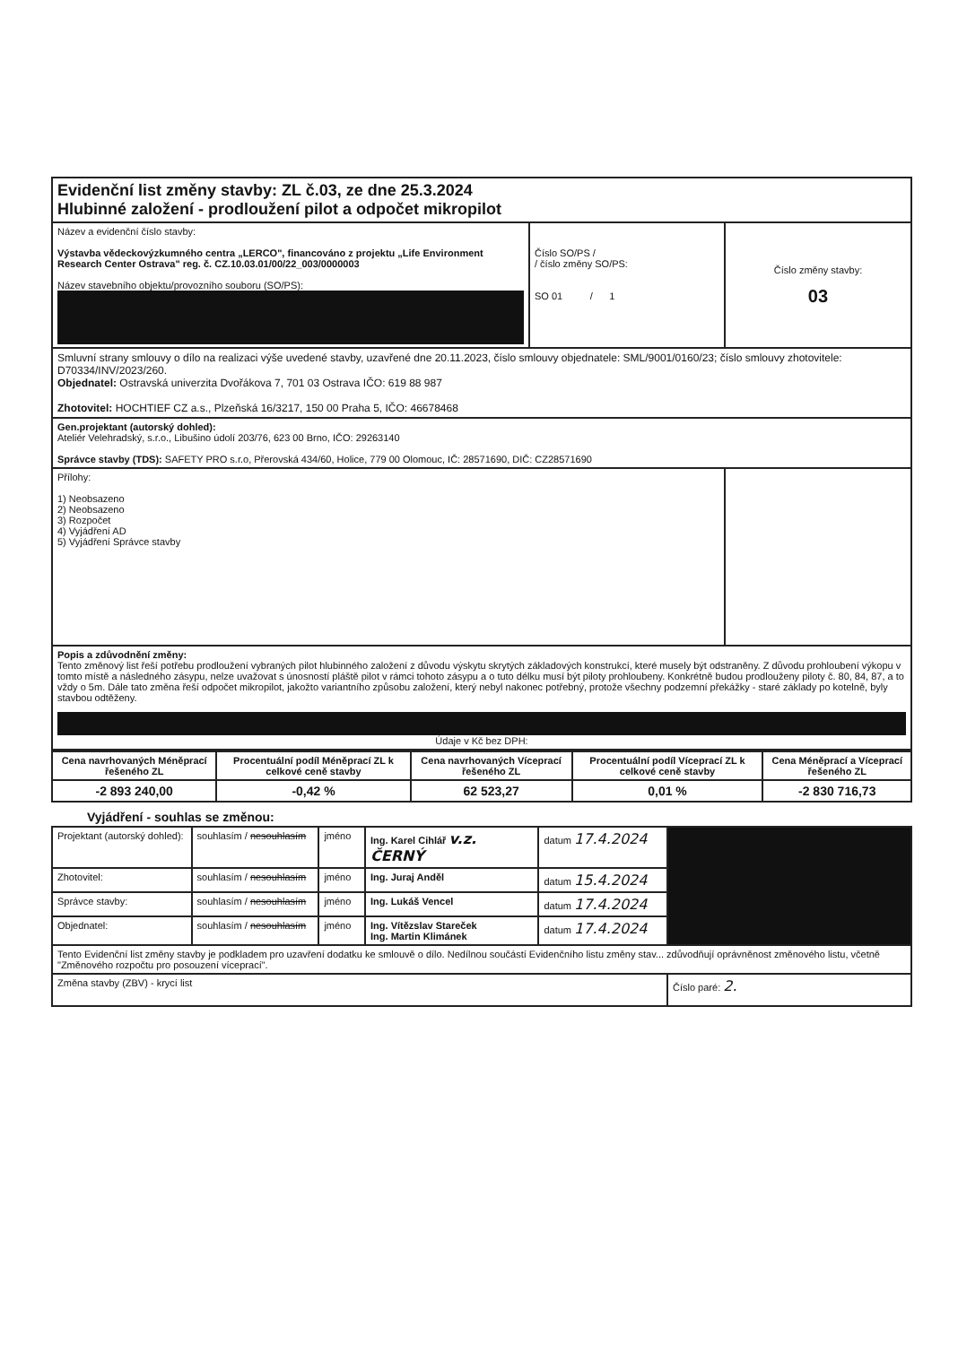| Evidenční list změny stavby: ZL č.03, ze dne 25.3.2024 Hlubinné založení - prodloužení pilot a odpočet mikropilot | | |
| Název a evidenční číslo stavby: Výstavba vědeckovýzkumného centra „LERCO", financováno z projektu „Life Environment Research Center Ostrava" reg. č. CZ.10.03.01/00/22_003/0000003 Název stavebního objektu/provozního souboru (SO/PS): | Číslo SO/PS / / číslo změny SO/PS: SO 01 / 1 | Číslo změny stavby: 03 |
| Smluvní strany smlouvy o dílo na realizaci výše uvedené stavby, uzavřené dne 20.11.2023, číslo smlouvy objednatele: SML/9001/0160/23; číslo smlouvy zhotovitele: D70334/INV/2023/260. Objednatel: Ostravská univerzita Dvořákova 7, 701 03 Ostrava IČO: 619 88 987 Zhotovitel: HOCHTIEF CZ a.s., Plzeňská 16/3217, 150 00 Praha 5, IČO: 46678468 | | |
| Gen.projektant (autorský dohled): Ateliér Velehradský, s.r.o., Libušino údolí 203/76, 623 00 Brno, IČO: 29263140 Správce stavby (TDS): SAFETY PRO s.r.o, Přerovská 434/60, Holice, 779 00 Olomouc, IČ: 28571690, DIČ: CZ28571690 | | |
| Přílohy: 1) Neobsazeno 2) Neobsazeno 3) Rozpočet 4) Vyjádření AD 5) Vyjádření Správce stavby | | |
| Popis a zdůvodnění změny: Tento změnový list řeší potřebu prodloužení vybraných pilot hlubinného založení z důvodu výskytu skrytých základových konstrukcí, které musely být odstraněny. Z důvodu prohloubení výkopu v tomto místě a následného zásypu, nelze uvažovat s únosností pláště pilot v rámci tohoto zásypu a o tuto délku musí být piloty prohloubeny. Konkrétně budou prodlouženy piloty č. 80, 84, 87, a to vždy o 5m. Dále tato změna řeší odpočet mikropilot, jakožto variantního způsobu založení, který nebyl nakonec potřebný, protože všechny podzemní překážky - staré základy po kotelně, byly stavbou odtěženy. Údaje v Kč bez DPH: | | |
| Cena navrhovaných Méněprací řešeného ZL | Procentuální podíl Méněprací ZL k celkové ceně stavby | Cena navrhovaných Víceprací řešeného ZL | Procentuální podíl Víceprací ZL k celkové ceně stavby | Cena Méněprací a Víceprací řešeného ZL |
| --- | --- | --- | --- | --- |
| -2 893 240,00 | -0,42 % | 62 523,27 | 0,01 % | -2 830 716,73 |
Vyjádření - souhlas se změnou:
| Projektant (autorský dohled): | souhlasím / nesouhlasím | jméno | Ing. Karel Cihlář v.z. ČERNÝ | datum 17.4.2024 | |
| Zhotovitel: | souhlasím / nesouhlasím | jméno | Ing. Juraj Anděl | datum 15.4.2024 | |
| Správce stavby: | souhlasím / nesouhlasím | jméno | Ing. Lukáš Vencel | datum 17.4.2024 | |
| Objednatel: | souhlasím / nesouhlasím | jméno | Ing. Vítězslav Stareček Ing. Martin Klimánek | datum 17.4.2024 | |
| Tento Evidenční list změny stavby je podkladem pro uzavření dodatku ke smlouvě o dílo. Nedílnou součástí Evidenčního listu změny stav... zdůvodňují oprávněnost změnového listu, včetně "Změnového rozpočtu pro posouzení víceprací". | | | | | |
| Změna stavby (ZBV) - krycí list | | | | | Číslo paré: 2. |